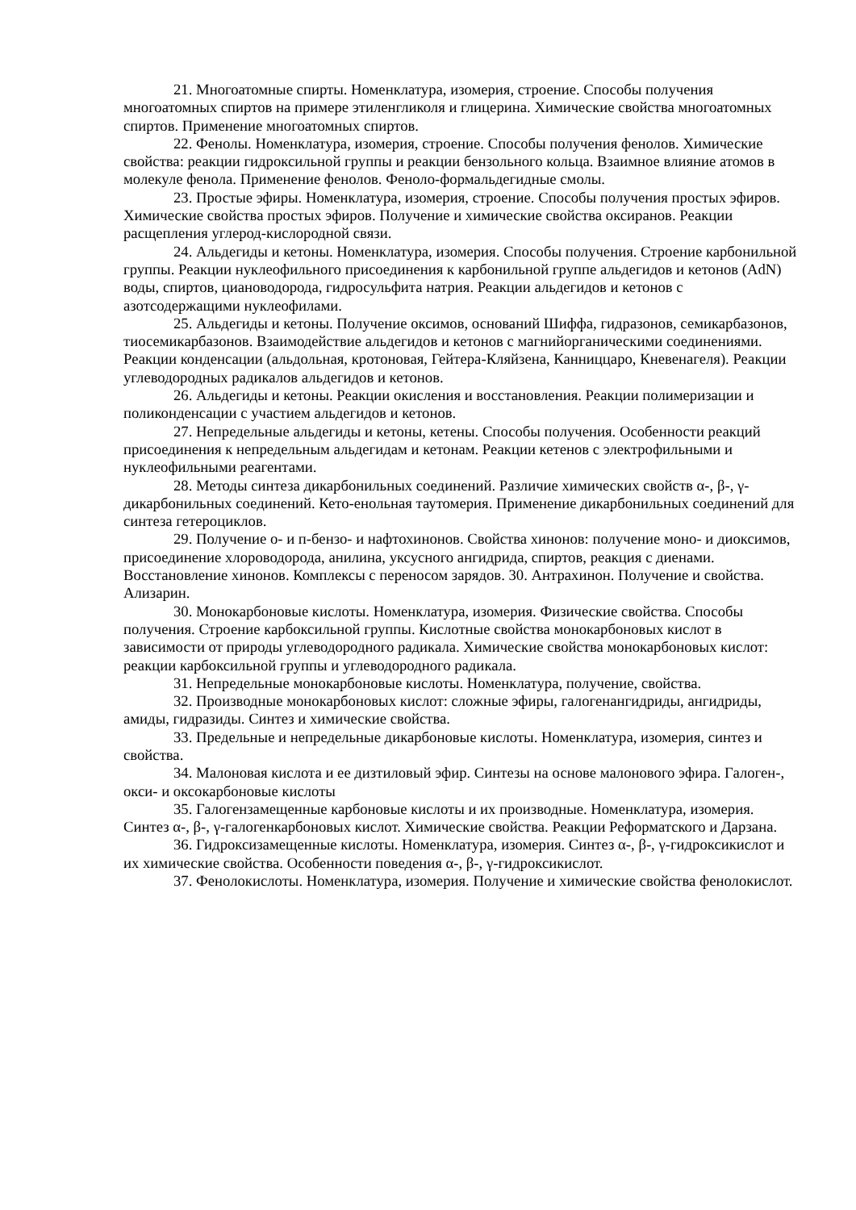21. Многоатомные спирты. Номенклатура, изомерия, строение. Способы получения многоатомных спиртов на примере этиленгликоля и глицерина. Химические свойства многоатомных спиртов. Применение многоатомных спиртов.
22. Фенолы. Номенклатура, изомерия, строение. Способы получения фенолов. Химические свойства: реакции гидроксильной группы и реакции бензольного кольца. Взаимное влияние атомов в молекуле фенола. Применение фенолов. Феноло-формальдегидные смолы.
23. Простые эфиры. Номенклатура, изомерия, строение. Способы получения простых эфиров. Химические свойства простых эфиров. Получение и химические свойства оксиранов. Реакции расщепления углерод-кислородной связи.
24. Альдегиды и кетоны. Номенклатура, изомерия. Способы получения. Строение карбонильной группы. Реакции нуклеофильного присоединения к карбонильной группе альдегидов и кетонов (AdN) воды, спиртов, циановодорода, гидросульфита натрия. Реакции альдегидов и кетонов с азотсодержащими нуклеофилами.
25. Альдегиды и кетоны. Получение оксимов, оснований Шиффа, гидразонов, семикарбазонов, тиосемикарбазонов. Взаимодействие альдегидов и кетонов с магнийорганическими соединениями. Реакции конденсации (альдольная, кротоновая, Гейтера-Кляйзена, Канниццаро, Кневенагеля). Реакции углеводородных радикалов альдегидов и кетонов.
26. Альдегиды и кетоны. Реакции окисления и восстановления. Реакции полимеризации и поликонденсации с участием альдегидов и кетонов.
27. Непредельные альдегиды и кетоны, кетены. Способы получения. Особенности реакций присоединения к непредельным альдегидам и кетонам. Реакции кетенов с электрофильными и нуклеофильными реагентами.
28. Методы синтеза дикарбонильных соединений. Различие химических свойств α-, β-, γ-дикарбонильных соединений. Кето-енольная таутомерия. Применение дикарбонильных соединений для синтеза гетероциклов.
29. Получение о- и п-бензо- и нафтохинонов. Свойства хинонов: получение моно- и диоксимов, присоединение хлороводорода, анилина, уксусного ангидрида, спиртов, реакция с диенами. Восстановление хинонов. Комплексы с переносом зарядов. 30. Антрахинон. Получение и свойства. Ализарин.
30. Монокарбоновые кислоты. Номенклатура, изомерия. Физические свойства. Способы получения. Строение карбоксильной группы. Кислотные свойства монокарбоновых кислот в зависимости от природы углеводородного радикала. Химические свойства монокарбоновых кислот: реакции карбоксильной группы и углеводородного радикала.
31. Непредельные монокарбоновые кислоты. Номенклатура, получение, свойства.
32. Производные монокарбоновых кислот: сложные эфиры, галогенангидриды, ангидриды, амиды, гидразиды. Синтез и химические свойства.
33. Предельные и непредельные дикарбоновые кислоты. Номенклатура, изомерия, синтез и свойства.
34. Малоновая кислота и ее дизтиловый эфир. Синтезы на основе малонового эфира. Галоген-, окси- и оксокарбоновые кислоты
35. Галогензамещенные карбоновые кислоты и их производные. Номенклатура, изомерия. Синтез α-, β-, γ-галогенкарбоновых кислот. Химические свойства. Реакции Реформатского и Дарзана.
36. Гидроксизамещенные кислоты. Номенклатура, изомерия. Синтез α-, β-, γ-гидроксикислот и их химические свойства. Особенности поведения α-, β-, γ-гидроксикислот.
37. Фенолокислоты. Номенклатура, изомерия. Получение и химические свойства фенолокислот.